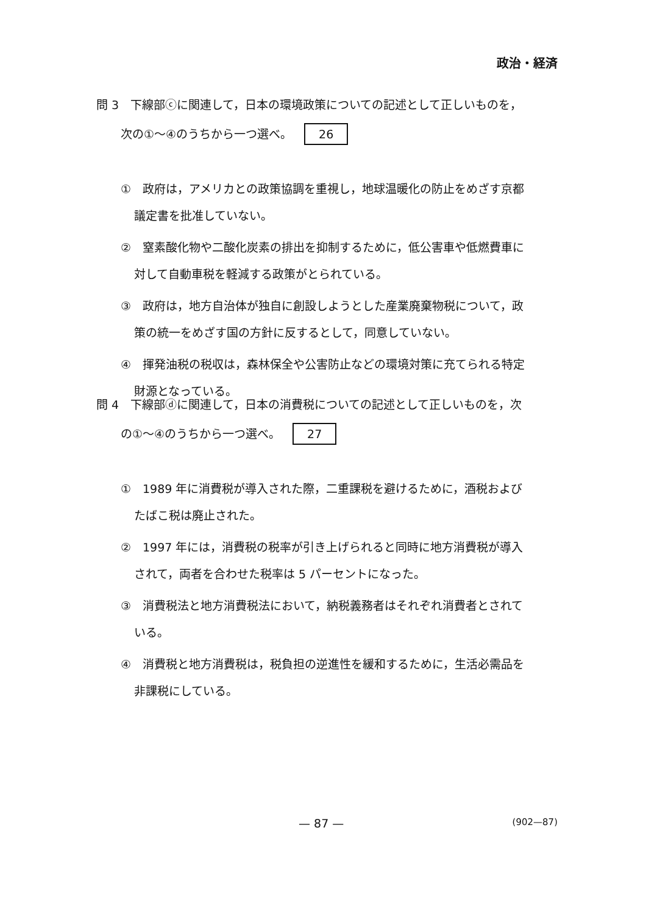政治・経済
問 3　下線部ⓒに関連して，日本の環境政策についての記述として正しいものを，
次の①～④のうちから一つ選べ。 26
①　政府は，アメリカとの政策協調を重視し，地球温暖化の防止をめざす京都
議定書を批准していない。
②　窒素酸化物や二酸化炭素の排出を抑制するために，低公害車や低燃費車に
対して自動車税を軽減する政策がとられている。
③　政府は，地方自治体が独自に創設しようとした産業廃棄物税について，政
策の統一をめざす国の方針に反するとして，同意していない。
④　揮発油税の税収は，森林保全や公害防止などの環境対策に充てられる特定
財源となっている。
問 4　下線部ⓓに関連して，日本の消費税についての記述として正しいものを，次
の①～④のうちから一つ選べ。 27
①　1989 年に消費税が導入された際，二重課税を避けるために，酒税および
たばこ税は廃止された。
②　1997 年には，消費税の税率が引き上げられると同時に地方消費税が導入
されて，両者を合わせた税率は 5 パーセントになった。
③　消費税法と地方消費税法において，納税義務者はそれぞれ消費者とされて
いる。
④　消費税と地方消費税は，税負担の逆進性を緩和するために，生活必需品を
非課税にしている。
— 87 — (902—87)